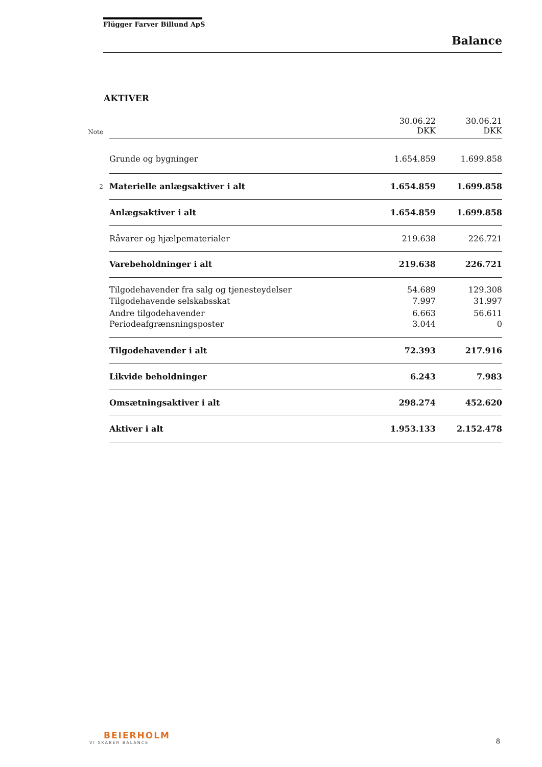Flügger Farver Billund ApS
Balance
AKTIVER
| Note | | 30.06.22 DKK | 30.06.21 DKK |
| | Grunde og bygninger | 1.654.859 | 1.699.858 |
| 2 | Materielle anlægsaktiver i alt | 1.654.859 | 1.699.858 |
| | Anlægsaktiver i alt | 1.654.859 | 1.699.858 |
| | Råvarer og hjælpematerialer | 219.638 | 226.721 |
| | Varebeholdninger i alt | 219.638 | 226.721 |
| | Tilgodehavender fra salg og tjenesteydelser | 54.689 | 129.308 |
| | Tilgodehavende selskabsskat | 7.997 | 31.997 |
| | Andre tilgodehavender | 6.663 | 56.611 |
| | Periodeafgrænsningsposter | 3.044 | 0 |
| | Tilgodehavender i alt | 72.393 | 217.916 |
| | Likvide beholdninger | 6.243 | 7.983 |
| | Omsætningsaktiver i alt | 298.274 | 452.620 |
| | Aktiver i alt | 1.953.133 | 2.152.478 |
BEIERHOLM
VI SKABER BALANCE
8